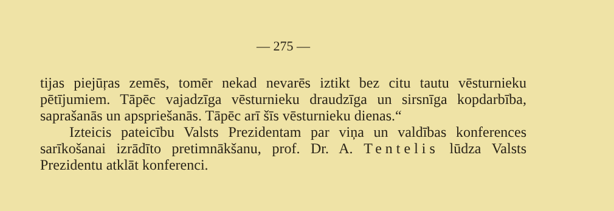— 275 —
tijas piejūŗas zemēs, tomēr nekad nevarēs iztikt bez citu tautu vēsturnieku pētījumiem. Tāpēc vajadzīga vēsturnieku draudzīga un sirsnīga kopdarbība, saprašanās un apspriešanās. Tāpēc arī šīs vēsturnieku dienas.“
Izteicis pateicību Valsts Prezidentam par viņa un valdības konferences sarīkošanai izrādīto pretimnākšanu, prof. Dr. A. Tentelis lūdza Valsts Prezidentu atklāt konferenci.